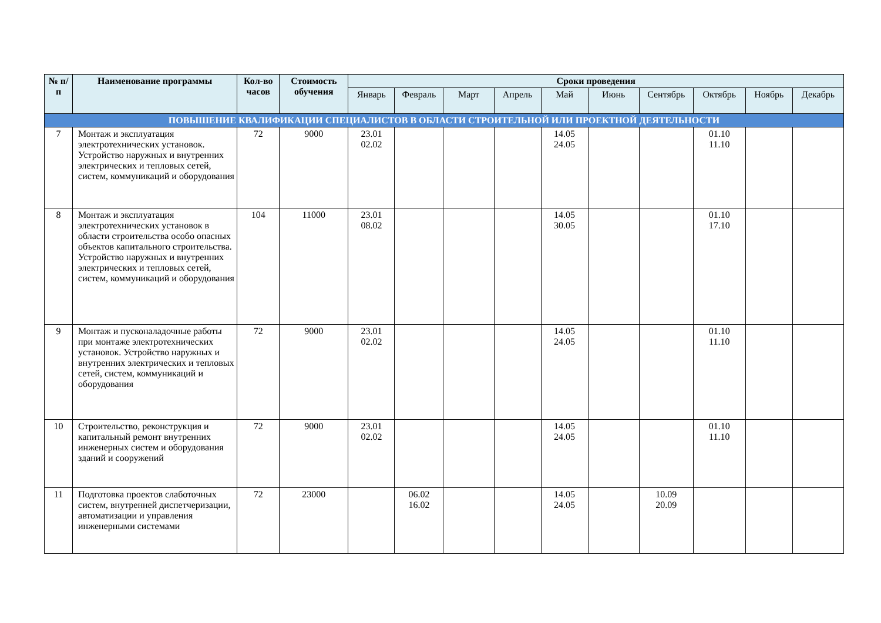| № п/п | Наименование программы | Кол-во часов | Стоимость обучения | Сроки проведения | | | | | | | | | |
| --- | --- | --- | --- | --- | --- | --- | --- | --- | --- | --- | --- | --- | --- |
| | | | | Январь | Февраль | Март | Апрель | Май | Июнь | Сентябрь | Октябрь | Ноябрь | Декабрь |
| ПОВЫШЕНИЕ КВАЛИФИКАЦИИ СПЕЦИАЛИСТОВ В ОБЛАСТИ СТРОИТЕЛЬНОЙ ИЛИ ПРОЕКТНОЙ ДЕЯТЕЛЬНОСТИ | | | | | | | | | | | | | |
| 7 | Монтаж и эксплуатация электротехнических установок. Устройство наружных и внутренних электрических и тепловых сетей, систем, коммуникаций и оборудования | 72 | 9000 | 23.01 02.02 | | | | 14.05 24.05 | | | 01.10 11.10 | | |
| 8 | Монтаж и эксплуатация электротехнических установок в области строительства особо опасных объектов капитального строительства. Устройство наружных и внутренних электрических и тепловых сетей, систем, коммуникаций и оборудования | 104 | 11000 | 23.01 08.02 | | | | 14.05 30.05 | | | 01.10 17.10 | | |
| 9 | Монтаж и пусконаладочные работы при монтаже электротехнических установок. Устройство наружных и внутренних электрических и тепловых сетей, систем, коммуникаций и оборудования | 72 | 9000 | 23.01 02.02 | | | | 14.05 24.05 | | | 01.10 11.10 | | |
| 10 | Строительство, реконструкция и капитальный ремонт внутренних инженерных систем и оборудования зданий и сооружений | 72 | 9000 | 23.01 02.02 | | | | 14.05 24.05 | | | 01.10 11.10 | | |
| 11 | Подготовка проектов слаботочных систем, внутренней диспетчеризации, автоматизации и управления инженерными системами | 72 | 23000 | | 06.02 16.02 | | | 14.05 24.05 | | 10.09 20.09 | | | |